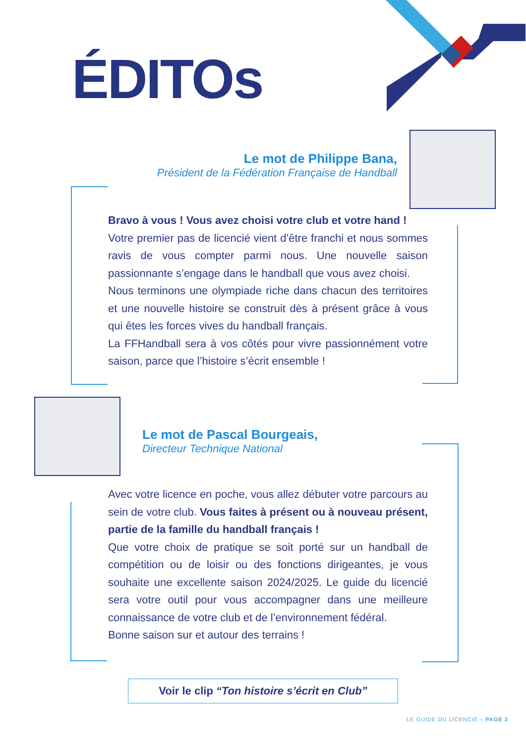ÉDITOs
Le mot de Philippe Bana,
Président de la Fédération Française de Handball
Bravo à vous ! Vous avez choisi votre club et votre hand !
Votre premier pas de licencié vient d’être franchi et nous sommes ravis de vous compter parmi nous. Une nouvelle saison passionnante s’engage dans le handball que vous avez choisi.
Nous terminons une olympiade riche dans chacun des territoires et une nouvelle histoire se construit dès à présent grâce à vous qui êtes les forces vives du handball français.
La FFHandball sera à vos côtés pour vivre passionnément votre saison, parce que l’histoire s’écrit ensemble !
Le mot de Pascal Bourgeais,
Directeur Technique National
Avec votre licence en poche, vous allez débuter votre parcours au sein de votre club. Vous faites à présent ou à nouveau présent, partie de la famille du handball français !
Que votre choix de pratique se soit porté sur un handball de compétition ou de loisir ou des fonctions dirigeantes, je vous souhaite une excellente saison 2024/2025. Le guide du licencié sera votre outil pour vous accompagner dans une meilleure connaissance de votre club et de l’environnement fédéral.
Bonne saison sur et autour des terrains !
Voir le clip “Ton histoire s’écrit en Club”
LE GUIDE DU LICENCIÉ – PAGE 3